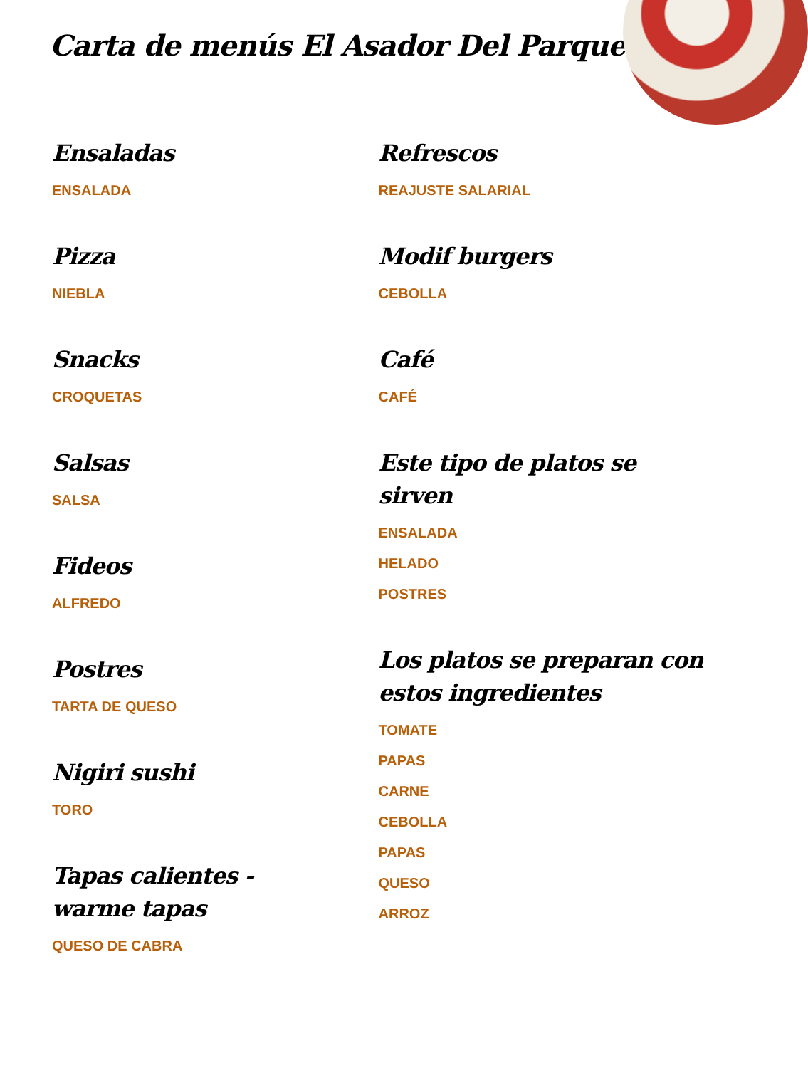Carta de menús El Asador Del Parque
Ensaladas
ENSALADA
Pizza
NIEBLA
Snacks
CROQUETAS
Salsas
SALSA
Fideos
ALFREDO
Postres
TARTA DE QUESO
Nigiri sushi
TORO
Tapas calientes - warme tapas
QUESO DE CABRA
Refrescos
REAJUSTE SALARIAL
Modif burgers
CEBOLLA
Café
CAFÉ
Este tipo de platos se sirven
ENSALADA
HELADO
POSTRES
Los platos se preparan con estos ingredientes
TOMATE
PAPAS
CARNE
CEBOLLA
PAPAS
QUESO
ARROZ